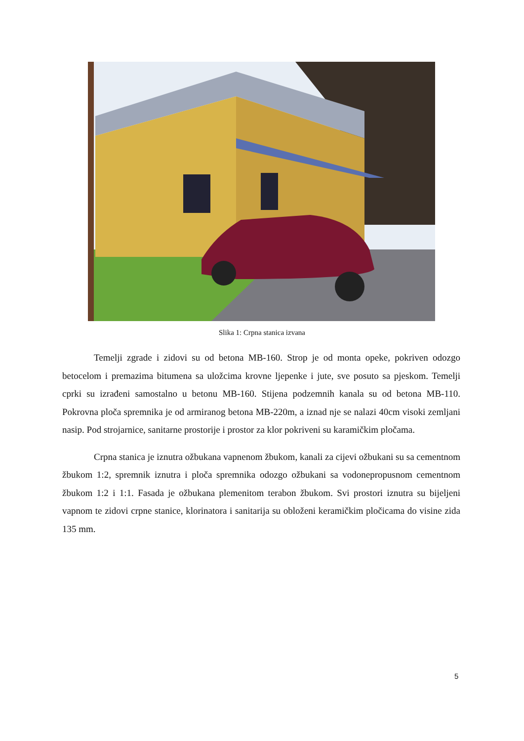Slika 1: Crpna stanica izvana
Temelji zgrade i zidovi su od betona MB-160. Strop je od monta opeke, pokriven odozgo betocelom i premazima bitumena sa uložcima krovne ljepenke i jute, sve posuto sa pjeskom. Temelji cprki su izrađeni samostalno u betonu MB-160. Stijena podzemnih kanala su od betona MB-110. Pokrovna ploča spremnika je od armiranog betona MB-220m, a iznad nje se nalazi 40cm visoki zemljani nasip. Pod strojarnice, sanitarne prostorije i prostor za klor pokriveni su karamičkim pločama.
Crpna stanica je iznutra ožbukana vapnenom žbukom, kanali za cijevi ožbukani su sa cementnom žbukom 1:2, spremnik iznutra i ploča spremnika odozgo ožbukani sa vodonepropusnom cementnom žbukom 1:2 i 1:1. Fasada je ožbukana plemenitom terabon žbukom. Svi prostori iznutra su bijeljeni vapnom te zidovi crpne stanice, klorinatora i sanitarija su obloženi keramičkim pločicama do visine zida 135 mm.
5